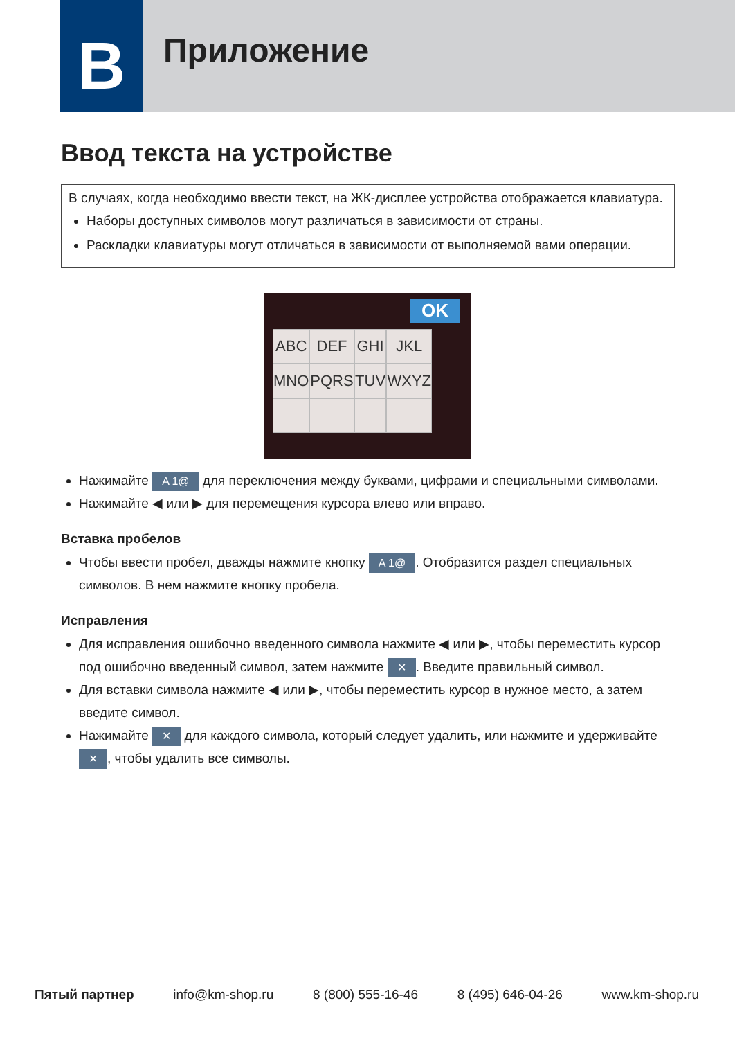B Приложение
Ввод текста на устройстве
В случаях, когда необходимо ввести текст, на ЖК-дисплее устройства отображается клавиатура.
Наборы доступных символов могут различаться в зависимости от страны.
Раскладки клавиатуры могут отличаться в зависимости от выполняемой вами операции.
OK
ABC DEF GHI JKL MNO PQRS TUV WXYZ
Нажимайте A 1@ для переключения между буквами, цифрами и специальными символами.
Нажимайте ◀ или ▶ для перемещения курсора влево или вправо.
Вставка пробелов
Чтобы ввести пробел, дважды нажмите кнопку A 1@. Отобразится раздел специальных символов. В нем нажмите кнопку пробела.
Исправления
Для исправления ошибочно введенного символа нажмите ◀ или ▶, чтобы переместить курсор под ошибочно введенный символ, затем нажмите ✕. Введите правильный символ.
Для вставки символа нажмите ◀ или ▶, чтобы переместить курсор в нужное место, а затем введите символ.
Нажимайте ✕ для каждого символа, который следует удалить, или нажмите и удерживайте ✕, чтобы удалить все символы.
Пятый партнер info@km-shop.ru 8 (800) 555-16-46 8 (495) 646-04-26 www.km-shop.ru